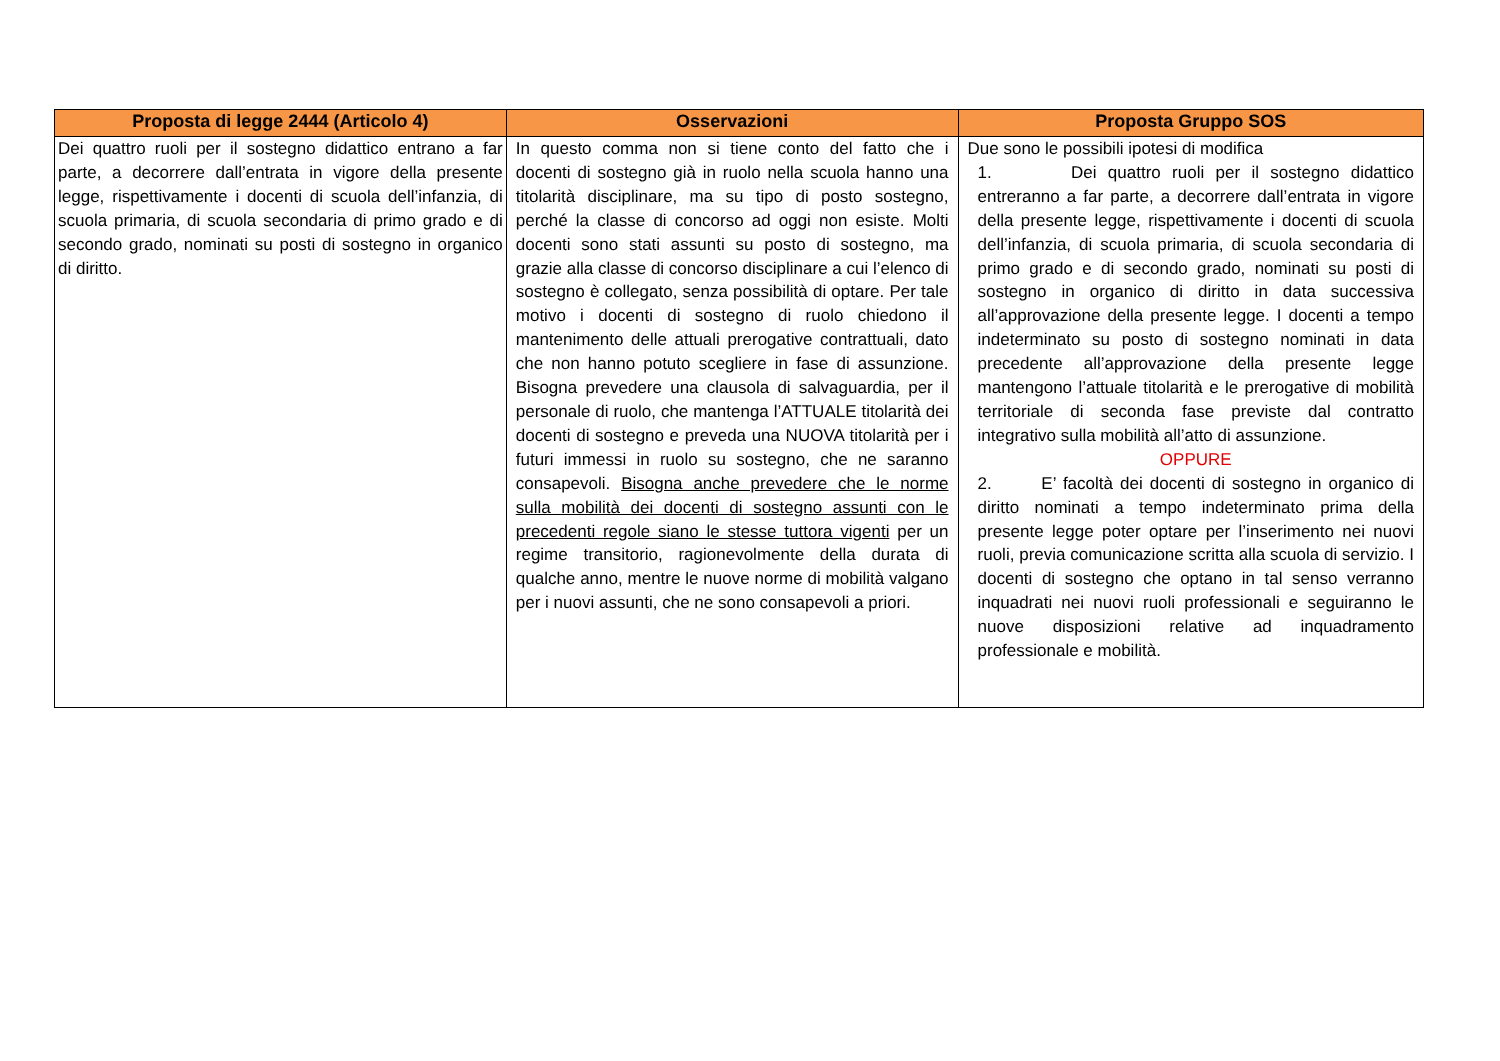| Proposta di legge 2444 (Articolo 4) | Osservazioni | Proposta Gruppo SOS |
| --- | --- | --- |
| Dei quattro ruoli per il sostegno didattico entrano a far parte, a decorrere dall’entrata in vigore della presente legge, rispettivamente i docenti di scuola dell’infanzia, di scuola primaria, di scuola secondaria di primo grado e di secondo grado, nominati su posti di sostegno in organico di diritto. | In questo comma non si tiene conto del fatto che i docenti di sostegno già in ruolo nella scuola hanno una titolarità disciplinare, ma su tipo di posto sostegno, perché la classe di concorso ad oggi non esiste. Molti docenti sono stati assunti su posto di sostegno, ma grazie alla classe di concorso disciplinare a cui l’elenco di sostegno è collegato, senza possibilità di optare. Per tale motivo i docenti di sostegno di ruolo chiedono il mantenimento delle attuali prerogative contrattuali, dato che non hanno potuto scegliere in fase di assunzione. Bisogna prevedere una clausola di salvaguardia, per il personale di ruolo, che mantenga l’ATTUALE titolarità dei docenti di sostegno e preveda una NUOVA titolarità per i futuri immessi in ruolo su sostegno, che ne saranno consapevoli. Bisogna anche prevedere che le norme sulla mobilità dei docenti di sostegno assunti con le precedenti regole siano le stesse tuttora vigenti per un regime transitorio, ragionevolmente della durata di qualche anno, mentre le nuove norme di mobilità valgano per i nuovi assunti, che ne sono consapevoli a priori. | Due sono le possibili ipotesi di modifica 1. Dei quattro ruoli per il sostegno didattico entreranno a far parte, a decorrere dall’entrata in vigore della presente legge, rispettivamente i docenti di scuola dell’infanzia, di scuola primaria, di scuola secondaria di primo grado e di secondo grado, nominati su posti di sostegno in organico di diritto in data successiva all’approvazione della presente legge. I docenti a tempo indeterminato su posto di sostegno nominati in data precedente all’approvazione della presente legge mantengono l’attuale titolarità e le prerogative di mobilità territoriale di seconda fase previste dal contratto integrativo sulla mobilità all’atto di assunzione. OPPURE 2. E’ facoltà dei docenti di sostegno in organico di diritto nominati a tempo indeterminato prima della presente legge poter optare per l’inserimento nei nuovi ruoli, previa comunicazione scritta alla scuola di servizio. I docenti di sostegno che optano in tal senso verranno inquadrati nei nuovi ruoli professionali e seguiranno le nuove disposizioni relative ad inquadramento professionale e mobilità. |